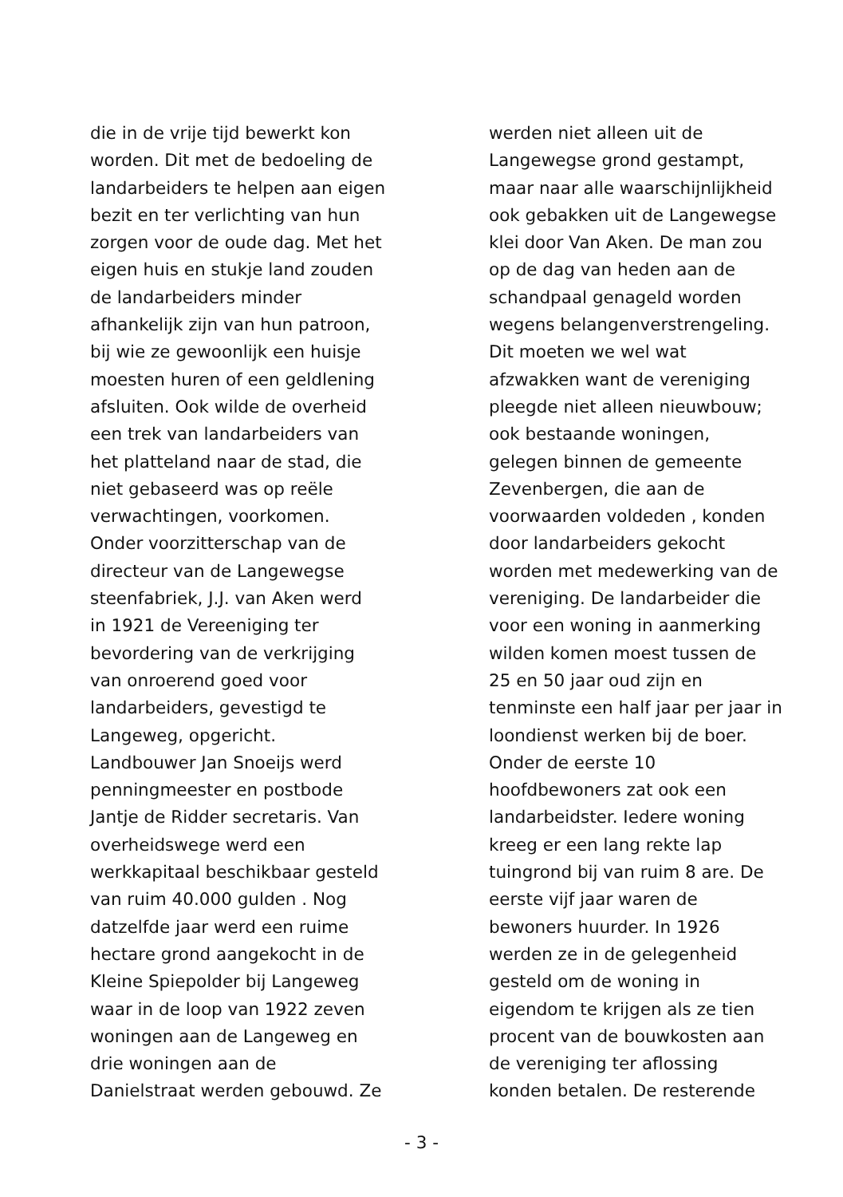die in de vrije tijd bewerkt kon
worden. Dit met de bedoeling de
landarbeiders te helpen aan eigen
bezit en ter verlichting van hun
zorgen voor de oude dag. Met het
eigen huis en stukje land zouden
de landarbeiders minder
afhankelijk zijn van hun patroon,
bij wie ze gewoonlijk een huisje
moesten huren of een geldlening
afsluiten. Ook wilde de overheid
een trek van landarbeiders van
het platteland naar de stad, die
niet gebaseerd was op reële
verwachtingen, voorkomen.
Onder voorzitterschap van de
directeur van de Langewegse
steenfabriek, J.J. van Aken werd
in 1921 de Vereeniging ter
bevordering van de verkrijging
van onroerend goed voor
landarbeiders, gevestigd te
Langeweg, opgericht.
Landbouwer Jan Snoeijs werd
penningmeester en postbode
Jantje de Ridder secretaris. Van
overheidswege werd een
werkkapitaal beschikbaar gesteld
van ruim 40.000 gulden . Nog
datzelfde jaar werd een ruime
hectare grond aangekocht in de
Kleine Spiepolder bij Langeweg
waar in de loop van 1922 zeven
woningen aan de Langeweg en
drie woningen aan de
Danielstraat werden gebouwd. Ze
werden niet alleen uit de
Langewegse grond gestampt,
maar naar alle waarschijnlijkheid
ook gebakken uit de Langewegse
klei door Van Aken. De man zou
op de dag van heden aan de
schandpaal genageld worden
wegens belangenverstrengeling.
Dit moeten we wel wat
afzwakken want de vereniging
pleegde niet alleen nieuwbouw;
ook bestaande woningen,
gelegen binnen de gemeente
Zevenbergen, die aan de
voorwaarden voldeden , konden
door landarbeiders gekocht
worden met medewerking van de
vereniging. De landarbeider die
voor een woning in aanmerking
wilden komen moest tussen de
25 en 50 jaar oud zijn en
tenminste een half jaar per jaar in
loondienst werken bij de boer.
Onder de eerste 10
hoofdbewoners zat ook een
landarbeidster. Iedere woning
kreeg er een lang rekte lap
tuingrond bij van ruim 8 are. De
eerste vijf jaar waren de
bewoners huurder. In 1926
werden ze in de gelegenheid
gesteld om de woning in
eigendom te krijgen als ze tien
procent van de bouwkosten aan
de vereniging ter aflossing
konden betalen. De resterende
- 3 -